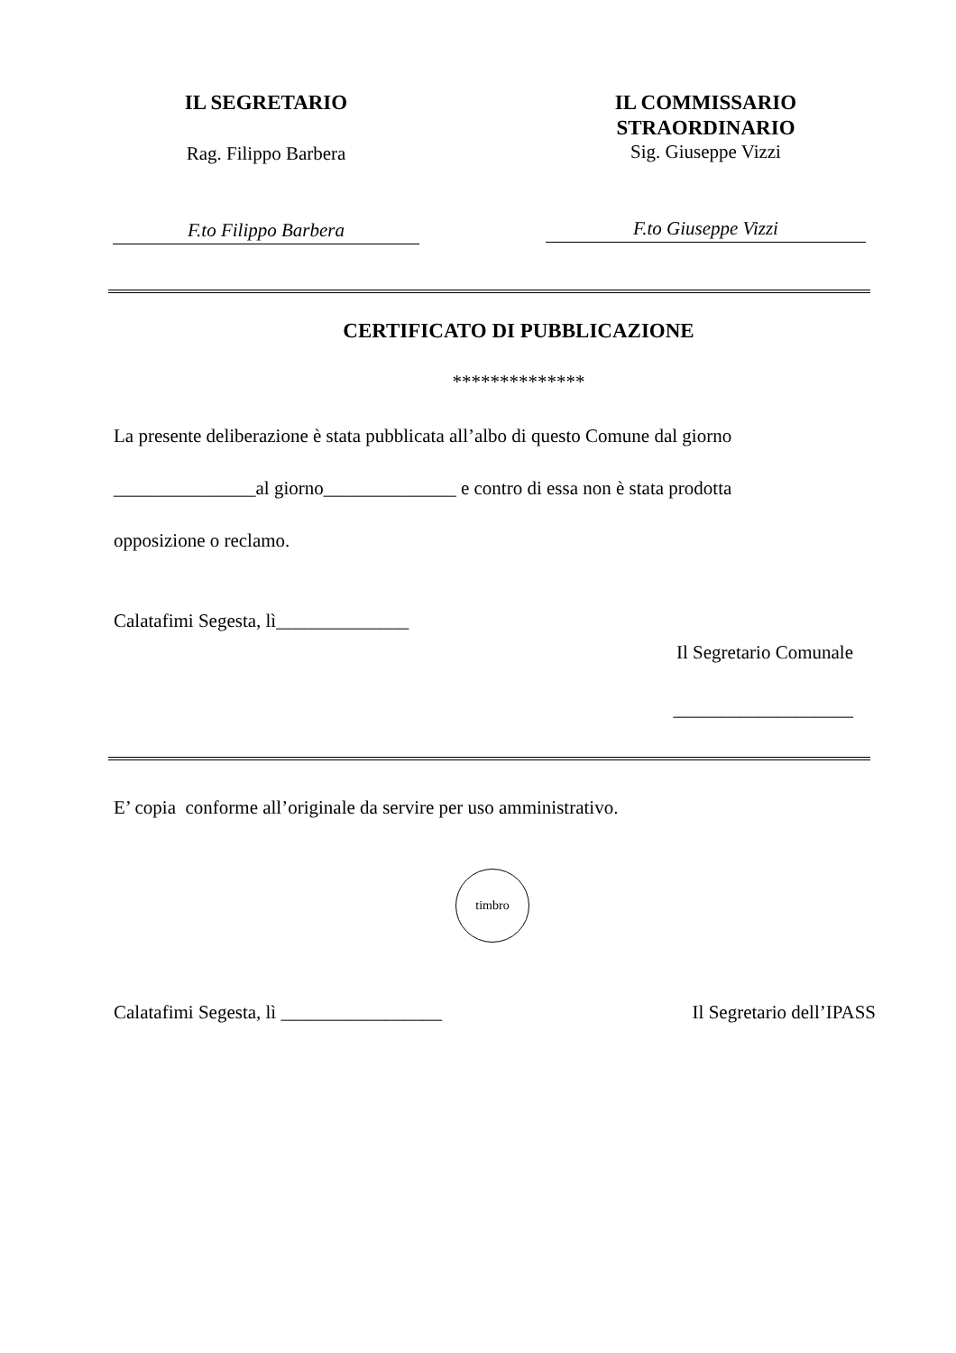IL SEGRETARIO
Rag. Filippo Barbera
F.to Filippo Barbera
IL COMMISSARIO
STRAORDINARIO
Sig. Giuseppe Vizzi
F.to Giuseppe Vizzi
CERTIFICATO DI PUBBLICAZIONE
**************
La presente deliberazione è stata pubblicata all’albo di questo Comune dal giorno
_______________al giorno______________ e contro di essa non è stata prodotta
opposizione o reclamo.
Calatafimi Segesta, lì______________
Il Segretario Comunale
___________________
E’ copia conforme all’originale da servire per uso amministrativo.
timbro
Calatafimi Segesta, lì _________________ Il Segretario dell’IPASS